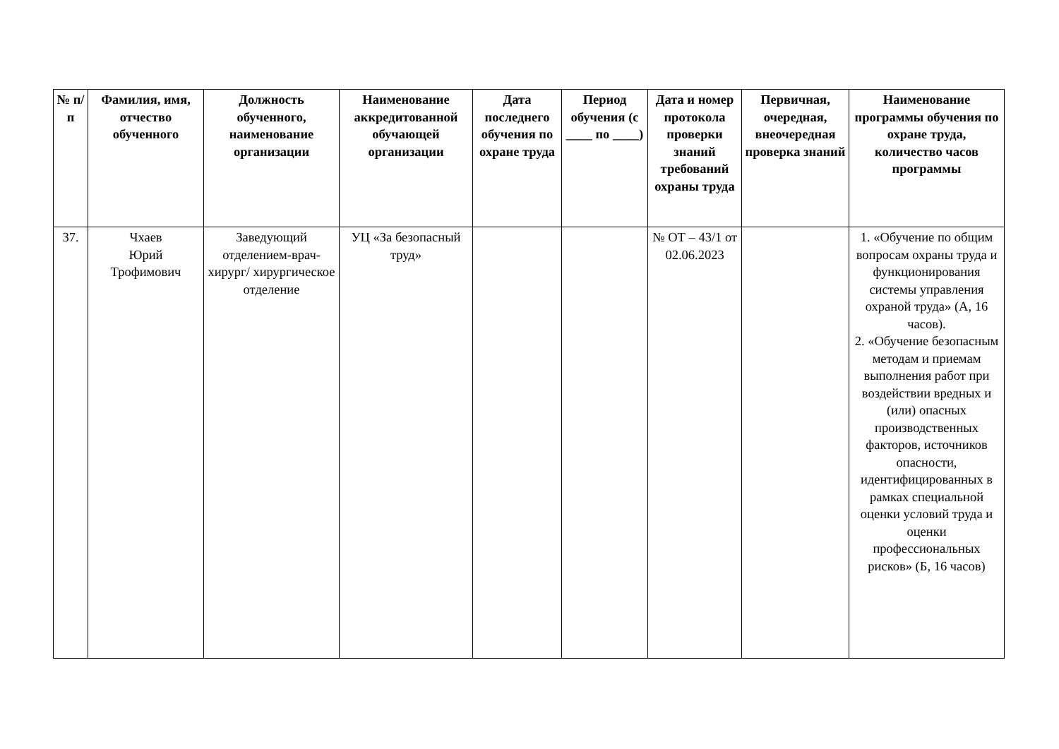| № п/п | Фамилия, имя, отчество обученного | Должность обученного, наименование организации | Наименование аккредитованной обучающей организации | Дата последнего обучения по охране труда | Период обучения (с ____ по ____) | Дата и номер протокола проверки знаний требований охраны труда | Первичная, очередная, внеочередная проверка знаний | Наименование программы обучения по охране труда, количество часов программы |
| --- | --- | --- | --- | --- | --- | --- | --- | --- |
| 37. | Чхаев Юрий Трофимович | Заведующий отделением-врач-хирург/ хирургическое отделение | УЦ «За безопасный труд» | | | № ОТ – 43/1 от 02.06.2023 | | 1. «Обучение по общим вопросам охраны труда и функционирования системы управления охраной труда» (А, 16 часов). 2. «Обучение безопасным методам и приемам выполнения работ при воздействии вредных и (или) опасных производственных факторов, источников опасности, идентифицированных в рамках специальной оценки условий труда и оценки профессиональных рисков» (Б, 16 часов) |